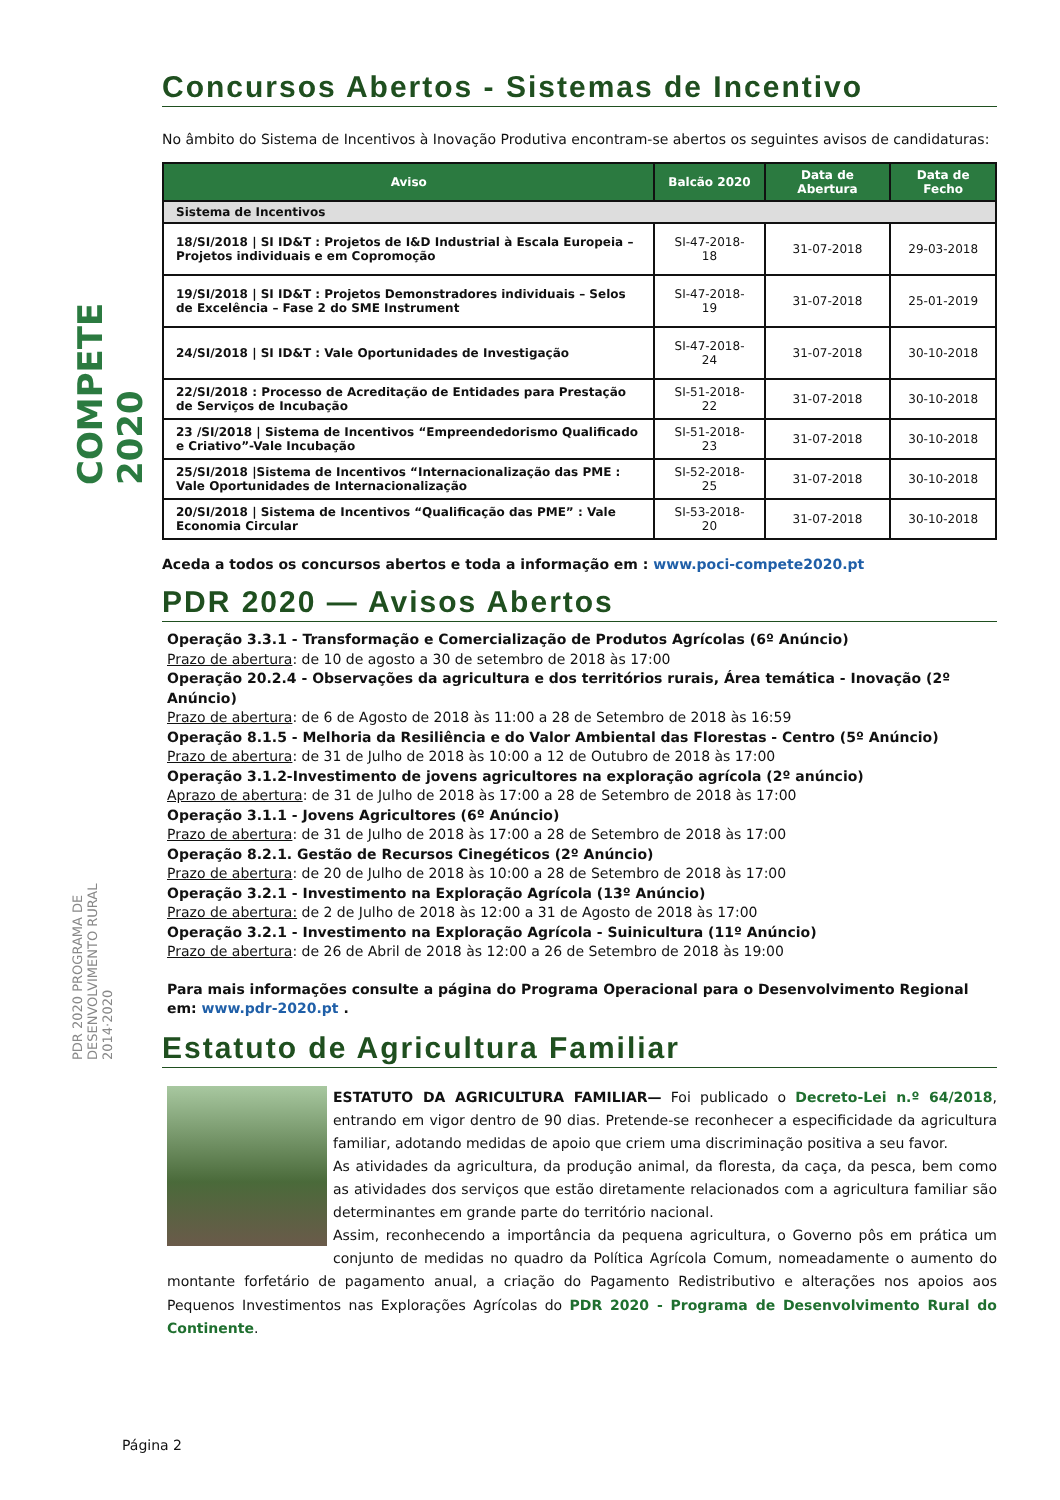COMPETE 2020
PDR 2020 PROGRAMA DE DESENVOLVIMENTO RURAL 2014·2020
Concursos Abertos - Sistemas de Incentivo
No âmbito do Sistema de Incentivos à Inovação Produtiva encontram-se abertos os seguintes avisos de candidaturas:
| Aviso | Balcão 2020 | Data de Abertura | Data de Fecho |
| --- | --- | --- | --- |
| Sistema de Incentivos | | | |
| 18/SI/2018 / SI ID&T : Projetos de I&D Industrial à Escala Europeia – Projetos individuais e em Copromoção | SI-47-2018-18 | 31-07-2018 | 29-03-2018 |
| 19/SI/2018 / SI ID&T : Projetos Demonstradores individuais – Selos de Excelência – Fase 2 do SME Instrument | SI-47-2018-19 | 31-07-2018 | 25-01-2019 |
| 24/SI/2018 / SI ID&T : Vale Oportunidades de Investigação | SI-47-2018-24 | 31-07-2018 | 30-10-2018 |
| 22/SI/2018 : Processo de Acreditação de Entidades para Prestação de Serviços de Incubação | SI-51-2018-22 | 31-07-2018 | 30-10-2018 |
| 23 /SI/2018 / Sistema de Incentivos “Empreendedorismo Qualificado e Criativo”-Vale Incubação | SI-51-2018-23 | 31-07-2018 | 30-10-2018 |
| 25/SI/2018 /Sistema de Incentivos “Internacionalização das PME : Vale Oportunidades de Internacionalização | SI-52-2018-25 | 31-07-2018 | 30-10-2018 |
| 20/SI/2018 / Sistema de Incentivos “Qualificação das PME” : Vale Economia Circular | SI-53-2018-20 | 31-07-2018 | 30-10-2018 |
Aceda a todos os concursos abertos e toda a informação em : www.poci-compete2020.pt
PDR 2020 — Avisos Abertos
Operação 3.3.1 - Transformação e Comercialização de Produtos Agrícolas (6º Anúncio)
Prazo de abertura: de 10 de agosto a 30 de setembro de 2018 às 17:00
Operação 20.2.4 - Observações da agricultura e dos territórios rurais, Área temática - Inovação (2º Anúncio)
Prazo de abertura: de 6 de Agosto de 2018 às 11:00 a 28 de Setembro de 2018 às 16:59
Operação 8.1.5 - Melhoria da Resiliência e do Valor Ambiental das Florestas - Centro (5º Anúncio)
Prazo de abertura: de 31 de Julho de 2018 às 10:00 a 12 de Outubro de 2018 às 17:00
Operação 3.1.2-Investimento de jovens agricultores na exploração agrícola (2º anúncio)
Aprazo de abertura: de 31 de Julho de 2018 às 17:00 a 28 de Setembro de 2018 às 17:00
Operação 3.1.1 - Jovens Agricultores (6º Anúncio)
Prazo de abertura: de 31 de Julho de 2018 às 17:00 a 28 de Setembro de 2018 às 17:00
Operação 8.2.1. Gestão de Recursos Cinegéticos (2º Anúncio)
Prazo de abertura: de 20 de Julho de 2018 às 10:00 a 28 de Setembro de 2018 às 17:00
Operação 3.2.1 - Investimento na Exploração Agrícola (13º Anúncio)
Prazo de abertura: de 2 de Julho de 2018 às 12:00 a 31 de Agosto de 2018 às 17:00
Operação 3.2.1 - Investimento na Exploração Agrícola - Suinicultura (11º Anúncio)
Prazo de abertura: de 26 de Abril de 2018 às 12:00 a 26 de Setembro de 2018 às 19:00
Para mais informações consulte a página do Programa Operacional para o Desenvolvimento Regional em: www.pdr-2020.pt .
Estatuto de Agricultura Familiar
ESTATUTO DA AGRICULTURA FAMILIAR— Foi publicado o Decreto-Lei n.º 64/2018, entrando em vigor dentro de 90 dias. Pretende-se reconhecer a especificidade da agricultura familiar, adotando medidas de apoio que criem uma discriminação positiva a seu favor.
As atividades da agricultura, da produção animal, da floresta, da caça, da pesca, bem como as atividades dos serviços que estão diretamente relacionados com a agricultura familiar são determinantes em grande parte do território nacional.
Assim, reconhecendo a importância da pequena agricultura, o Governo pôs em prática um conjunto de medidas no quadro da Política Agrícola Comum, nomeadamente o aumento do montante forfetário de pagamento anual, a criação do Pagamento Redistributivo e alterações nos apoios aos Pequenos Investimentos nas Explorações Agrícolas do PDR 2020 - Programa de Desenvolvimento Rural do Continente.
Página 2